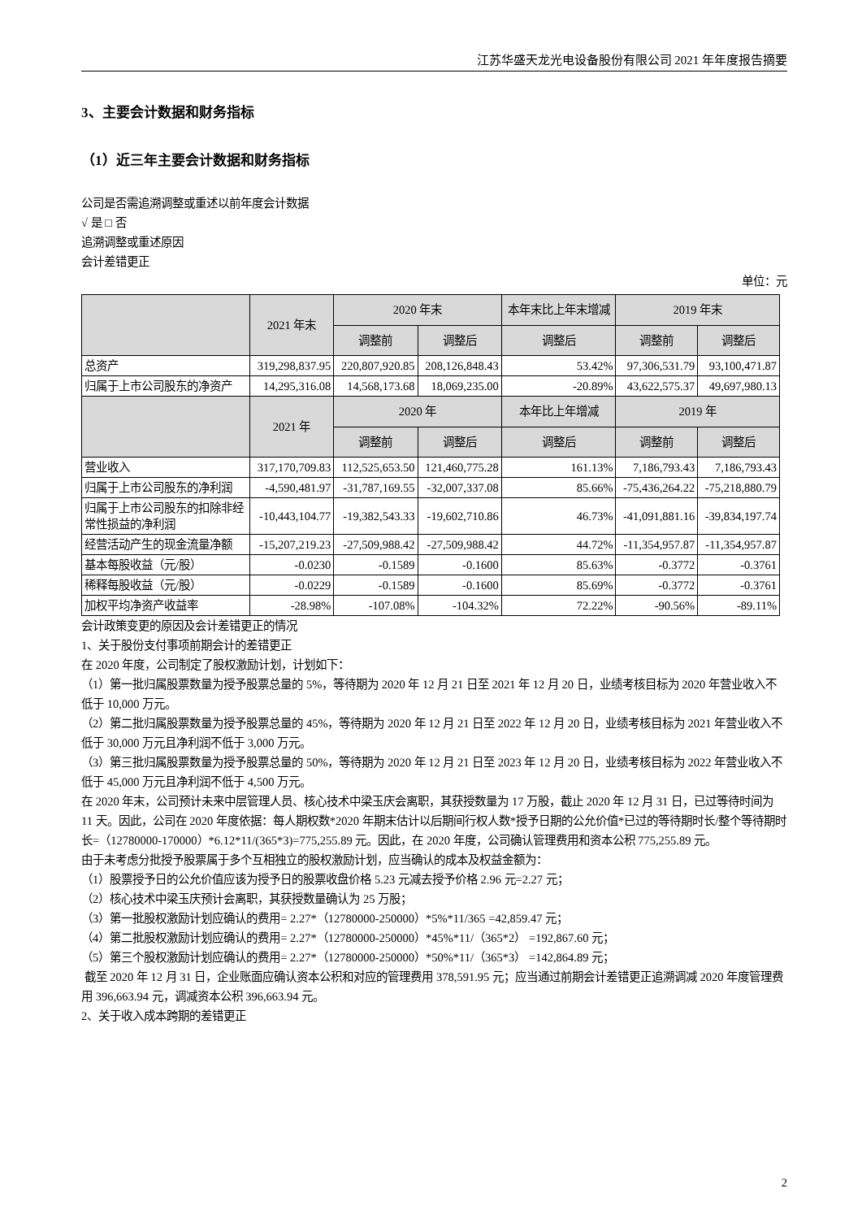江苏华盛天龙光电设备股份有限公司 2021 年年度报告摘要
3、主要会计数据和财务指标
（1）近三年主要会计数据和财务指标
公司是否需追溯调整或重述以前年度会计数据
√ 是 □ 否
追溯调整或重述原因
会计差错更正
单位：元
| | 2021 年末 | 2020 年末 | | 本年末比上年末增减 | 2019 年末 | |
| --- | --- | --- | --- | --- | --- | --- |
| | | 调整前 | 调整后 | 调整后 | 调整前 | 调整后 |
| 总资产 | 319,298,837.95 | 220,807,920.85 | 208,126,848.43 | 53.42% | 97,306,531.79 | 93,100,471.87 |
| 归属于上市公司股东的净资产 | 14,295,316.08 | 14,568,173.68 | 18,069,235.00 | -20.89% | 43,622,575.37 | 49,697,980.13 |
| | 2021 年 | 2020 年 | | 本年比上年增减 | 2019 年 | |
| | | 调整前 | 调整后 | 调整后 | 调整前 | 调整后 |
| 营业收入 | 317,170,709.83 | 112,525,653.50 | 121,460,775.28 | 161.13% | 7,186,793.43 | 7,186,793.43 |
| 归属于上市公司股东的净利润 | -4,590,481.97 | -31,787,169.55 | -32,007,337.08 | 85.66% | -75,436,264.22 | -75,218,880.79 |
| 归属于上市公司股东的扣除非经常性损益的净利润 | -10,443,104.77 | -19,382,543.33 | -19,602,710.86 | 46.73% | -41,091,881.16 | -39,834,197.74 |
| 经营活动产生的现金流量净额 | -15,207,219.23 | -27,509,988.42 | -27,509,988.42 | 44.72% | -11,354,957.87 | -11,354,957.87 |
| 基本每股收益（元/股） | -0.0230 | -0.1589 | -0.1600 | 85.63% | -0.3772 | -0.3761 |
| 稀释每股收益（元/股） | -0.0229 | -0.1589 | -0.1600 | 85.69% | -0.3772 | -0.3761 |
| 加权平均净资产收益率 | -28.98% | -107.08% | -104.32% | 72.22% | -90.56% | -89.11% |
会计政策变更的原因及会计差错更正的情况
1、关于股份支付事项前期会计的差错更正
在 2020 年度，公司制定了股权激励计划，计划如下：
（1）第一批归属股票数量为授予股票总量的 5%，等待期为 2020 年 12 月 21 日至 2021 年 12 月 20 日，业绩考核目标为 2020 年营业收入不低于 10,000 万元。
（2）第二批归属股票数量为授予股票总量的 45%，等待期为 2020 年 12 月 21 日至 2022 年 12 月 20 日，业绩考核目标为 2021 年营业收入不低于 30,000 万元且净利润不低于 3,000 万元。
（3）第三批归属股票数量为授予股票总量的 50%，等待期为 2020 年 12 月 21 日至 2023 年 12 月 20 日，业绩考核目标为 2022 年营业收入不低于 45,000 万元且净利润不低于 4,500 万元。
在 2020 年末，公司预计未来中层管理人员、核心技术中梁玉庆会离职，其获授数量为 17 万股，截止 2020 年 12 月 31 日，已过等待时间为 11 天。因此，公司在 2020 年度依据：每人期权数*2020 年期末估计以后期间行权人数*授予日期的公允价值*已过的等待期时长/整个等待期时长=（12780000-170000）*6.12*11/(365*3)=775,255.89 元。因此，在 2020 年度，公司确认管理费用和资本公积 775,255.89 元。
由于未考虑分批授予股票属于多个互相独立的股权激励计划，应当确认的成本及权益金额为：
（1）股票授予日的公允价值应该为授予日的股票收盘价格 5.23 元减去授予价格 2.96 元=2.27 元；
（2）核心技术中梁玉庆预计会离职，其获授数量确认为 25 万股；
（3）第一批股权激励计划应确认的费用= 2.27*（12780000-250000）*5%*11/365 =42,859.47 元；
（4）第二批股权激励计划应确认的费用= 2.27*（12780000-250000）*45%*11/（365*2） =192,867.60 元；
（5）第三个股权激励计划应确认的费用= 2.27*（12780000-250000）*50%*11/（365*3） =142,864.89 元；
截至 2020 年 12 月 31 日，企业账面应确认资本公积和对应的管理费用 378,591.95 元；应当通过前期会计差错更正追溯调减 2020 年度管理费用 396,663.94 元，调减资本公积 396,663.94 元。
2、关于收入成本跨期的差错更正
2